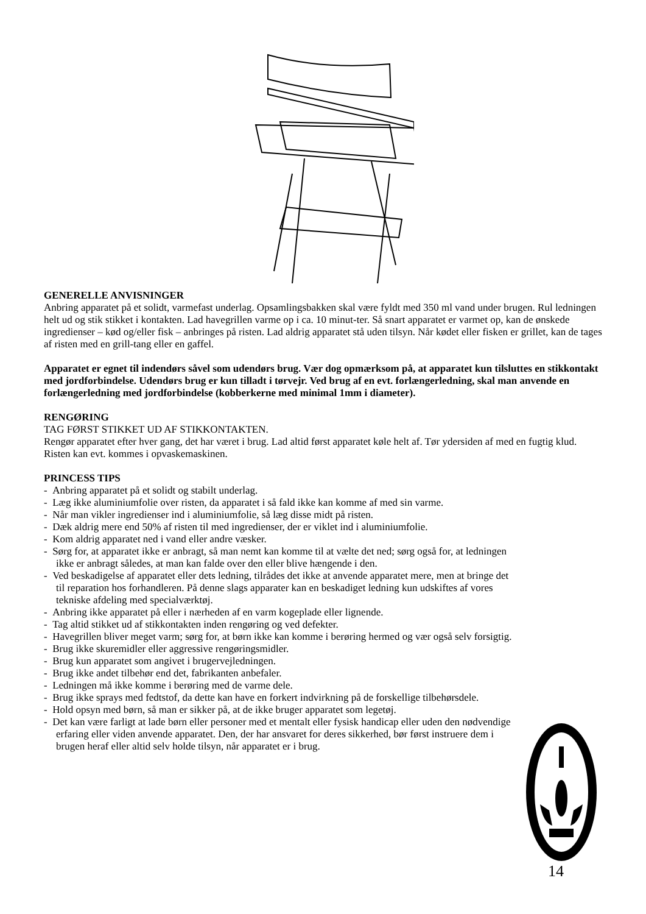GENERELLE ANVISNINGER
Anbring apparatet på et solidt, varmefast underlag. Opsamlingsbakken skal være fyldt med 350 ml vand under brugen. Rul ledningen helt ud og stik stikket i kontakten. Lad havegrillen varme op i ca. 10 minut-ter. Så snart apparatet er varmet op, kan de ønskede ingredienser – kød og/eller fisk – anbringes på risten. Lad aldrig apparatet stå uden tilsyn. Når kødet eller fisken er grillet, kan de tages af risten med en grill-tang eller en gaffel.
Apparatet er egnet til indendørs såvel som udendørs brug. Vær dog opmærksom på, at apparatet kun tilsluttes en stikkontakt med jordforbindelse. Udendørs brug er kun tilladt i tørvejr. Ved brug af en evt. forlængerledning, skal man anvende en forlængerledning med jordforbindelse (kobberkerne med minimal 1mm i diameter).
RENGØRING
TAG FØRST STIKKET UD AF STIKKONTAKTEN.
Rengør apparatet efter hver gang, det har været i brug. Lad altid først apparatet køle helt af. Tør ydersiden af med en fugtig klud. Risten kan evt. kommes i opvaskemaskinen.
PRINCESS TIPS
- Anbring apparatet på et solidt og stabilt underlag.
- Læg ikke aluminiumfolie over risten, da apparatet i så fald ikke kan komme af med sin varme.
- Når man vikler ingredienser ind i aluminiumfolie, så læg disse midt på risten.
- Dæk aldrig mere end 50% af risten til med ingredienser, der er viklet ind i aluminiumfolie.
- Kom aldrig apparatet ned i vand eller andre væsker.
- Sørg for, at apparatet ikke er anbragt, så man nemt kan komme til at vælte det ned; sørg også for, at ledningen ikke er anbragt således, at man kan falde over den eller blive hængende i den.
- Ved beskadigelse af apparatet eller dets ledning, tilrådes det ikke at anvende apparatet mere, men at bringe det til reparation hos forhandleren. På denne slags apparater kan en beskadiget ledning kun udskiftes af vores tekniske afdeling med specialværktøj.
- Anbring ikke apparatet på eller i nærheden af en varm kogeplade eller lignende.
- Tag altid stikket ud af stikkontakten inden rengøring og ved defekter.
- Havegrillen bliver meget varm; sørg for, at børn ikke kan komme i berøring hermed og vær også selv forsigtig.
- Brug ikke skuremidler eller aggressive rengøringsmidler.
- Brug kun apparatet som angivet i brugervejledningen.
- Brug ikke andet tilbehør end det, fabrikanten anbefaler.
- Ledningen må ikke komme i berøring med de varme dele.
- Brug ikke sprays med fedtstof, da dette kan have en forkert indvirkning på de forskellige tilbehørsdele.
- Hold opsyn med børn, så man er sikker på, at de ikke bruger apparatet som legetøj.
- Det kan være farligt at lade børn eller personer med et mentalt eller fysisk handicap eller uden den nødvendige erfaring eller viden anvende apparatet. Den, der har ansvaret for deres sikkerhed, bør først instruere dem i brugen heraf eller altid selv holde tilsyn, når apparatet er i brug.
14